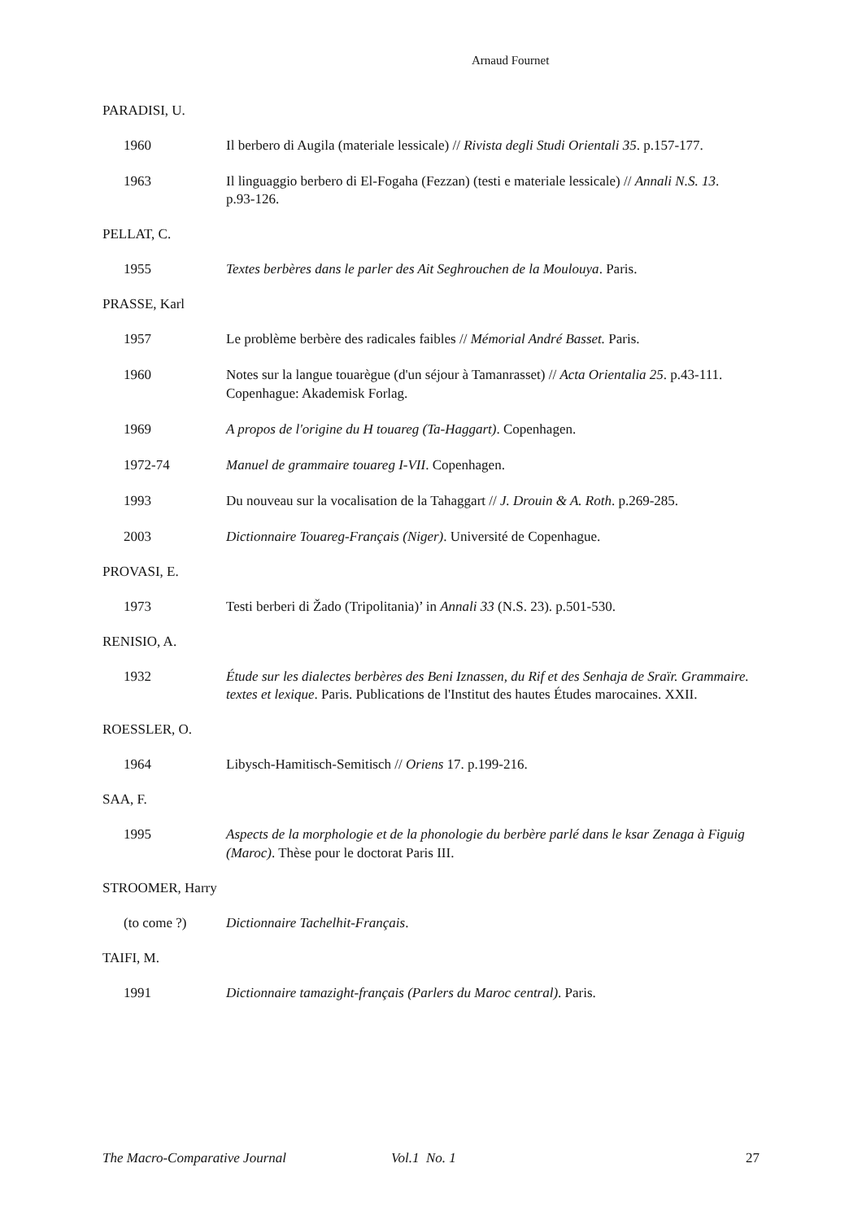Arnaud Fournet
PARADISI, U.
1960 Il berbero di Augila (materiale lessicale) // Rivista degli Studi Orientali 35. p.157-177.
1963 Il linguaggio berbero di El-Fogaha (Fezzan) (testi e materiale lessicale) // Annali N.S. 13. p.93-126.
PELLAT, C.
1955 Textes berbères dans le parler des Ait Seghrouchen de la Moulouya. Paris.
PRASSE, Karl
1957 Le problème berbère des radicales faibles // Mémorial André Basset. Paris.
1960 Notes sur la langue touarègue (d'un séjour à Tamanrasset) // Acta Orientalia 25. p.43-111. Copenhague: Akademisk Forlag.
1969 A propos de l'origine du H touareg (Ta-Haggart). Copenhagen.
1972-74 Manuel de grammaire touareg I-VII. Copenhagen.
1993 Du nouveau sur la vocalisation de la Tahaggart // J. Drouin & A. Roth. p.269-285.
2003 Dictionnaire Touareg-Français (Niger). Université de Copenhague.
PROVASI, E.
1973 Testi berberi di Žado (Tripolitania)’ in Annali 33 (N.S. 23). p.501-530.
RENISIO, A.
1932 Étude sur les dialectes berbères des Beni Iznassen, du Rif et des Senhaja de Sraïr. Grammaire. textes et lexique. Paris. Publications de l'Institut des hautes Études marocaines. XXII.
ROESSLER, O.
1964 Libysch-Hamitisch-Semitisch // Oriens 17. p.199-216.
SAA, F.
1995 Aspects de la morphologie et de la phonologie du berbère parlé dans le ksar Zenaga à Figuig (Maroc). Thèse pour le doctorat Paris III.
STROOMER, Harry
(to come ?) Dictionnaire Tachelhit-Français.
TAIFI, M.
1991 Dictionnaire tamazight-français (Parlers du Maroc central). Paris.
The Macro-Comparative Journal Vol.1 No. 1 27